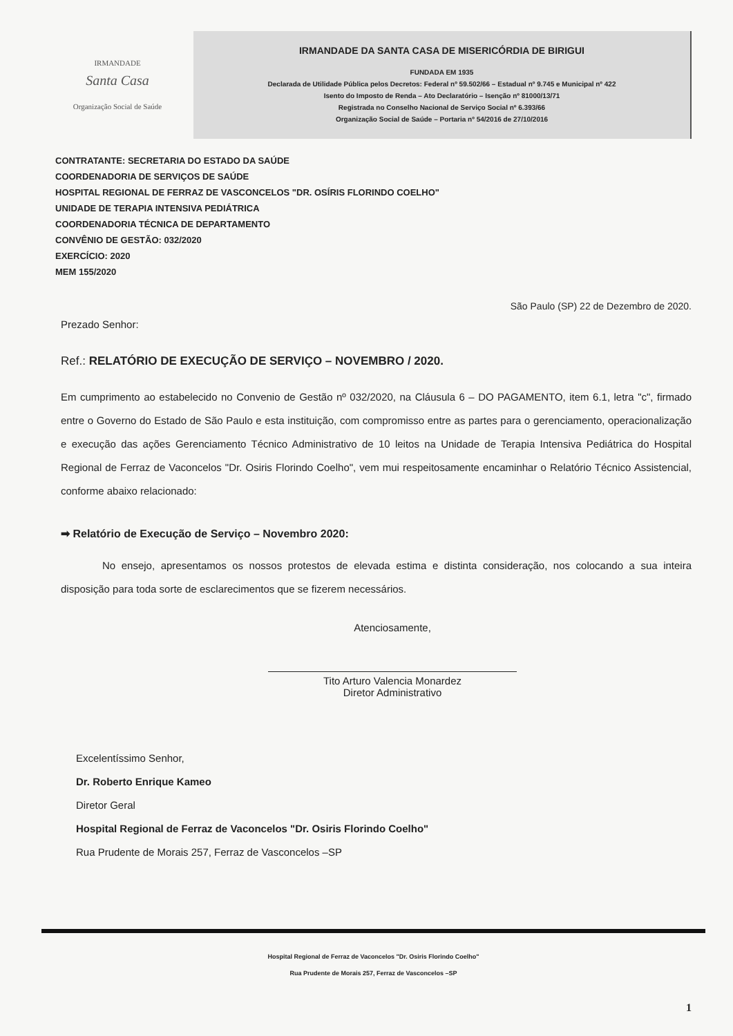IRMANDADE
Santa Casa
Organização Social de Saúde
IRMANDADE DA SANTA CASA DE MISERICÓRDIA DE BIRIGUI
FUNDADA EM 1935
Declarada de Utilidade Pública pelos Decretos: Federal nº 59.502/66 – Estadual nº 9.745 e Municipal nº 422
Isento do Imposto de Renda – Ato Declaratório – Isenção nº 81000/13/71
Registrada no Conselho Nacional de Serviço Social nº 6.393/66
Organização Social de Saúde – Portaria nº 54/2016 de 27/10/2016
CONTRATANTE: SECRETARIA DO ESTADO DA SAÚDE
COORDENADORIA DE SERVIÇOS DE SAÚDE
HOSPITAL REGIONAL DE FERRAZ DE VASCONCELOS "DR. OSÍRIS FLORINDO COELHO"
UNIDADE DE TERAPIA INTENSIVA PEDIÁTRICA
COORDENADORIA TÉCNICA DE DEPARTAMENTO
CONVÊNIO DE GESTÃO: 032/2020
EXERCÍCIO: 2020
MEM 155/2020
São Paulo (SP) 22 de Dezembro de 2020.
Prezado Senhor:
Ref.: RELATÓRIO DE EXECUÇÃO DE SERVIÇO – NOVEMBRO / 2020.
Em cumprimento ao estabelecido no Convenio de Gestão nº 032/2020, na Cláusula 6 – DO PAGAMENTO, item 6.1, letra "c", firmado entre o Governo do Estado de São Paulo e esta instituição, com compromisso entre as partes para o gerenciamento, operacionalização e execução das ações Gerenciamento Técnico Administrativo de 10 leitos na Unidade de Terapia Intensiva Pediátrica do Hospital Regional de Ferraz de Vaconcelos "Dr. Osiris Florindo Coelho", vem mui respeitosamente encaminhar o Relatório Técnico Assistencial, conforme abaixo relacionado:
➡ Relatório de Execução de Serviço – Novembro 2020:
No ensejo, apresentamos os nossos protestos de elevada estima e distinta consideração, nos colocando a sua inteira disposição para toda sorte de esclarecimentos que se fizerem necessários.
Atenciosamente,
Tito Arturo Valencia Monardez
Diretor Administrativo
Excelentíssimo Senhor,
Dr. Roberto Enrique Kameo
Diretor Geral
Hospital Regional de Ferraz de Vaconcelos "Dr. Osiris Florindo Coelho"
Rua Prudente de Morais 257, Ferraz de Vasconcelos –SP
Hospital Regional de Ferraz de Vaconcelos "Dr. Osiris Florindo Coelho"
Rua Prudente de Morais 257, Ferraz de Vasconcelos –SP
1